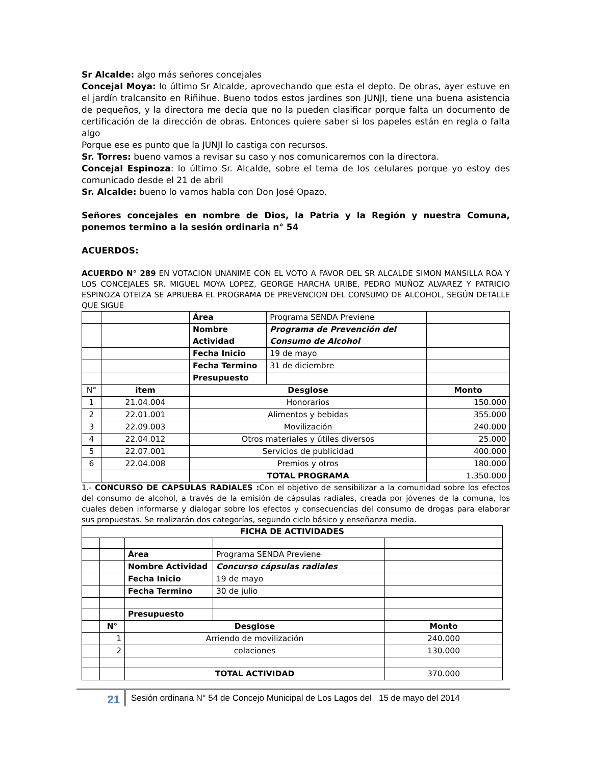Sr Alcalde: algo más señores concejales
Concejal Moya: lo último Sr Alcalde, aprovechando que esta el depto. De obras, ayer estuve en el jardín tralcansito en Riñihue. Bueno todos estos jardines son JUNJI, tiene una buena asistencia de pequeños, y la directora me decía que no la pueden clasificar porque falta un documento de certificación de la dirección de obras. Entonces quiere saber si los papeles están en regla o falta algo
Porque ese es punto que la JUNJI lo castiga con recursos.
Sr. Torres: bueno vamos a revisar su caso y nos comunicaremos con la directora.
Concejal Espinoza: lo último Sr. Alcalde, sobre el tema de los celulares porque yo estoy des comunicado desde el 21 de abril
Sr. Alcalde: bueno lo vamos habla con Don José Opazo.
Señores concejales en nombre de Dios, la Patria y la Región y nuestra Comuna, ponemos termino a la sesión ordinaria n° 54
ACUERDOS:
ACUERDO N° 289 EN VOTACION UNANIME CON EL VOTO A FAVOR DEL SR ALCALDE SIMON MANSILLA ROA Y LOS CONCEJALES SR. MIGUEL MOYA LOPEZ, GEORGE HARCHA URIBE, PEDRO MUÑOZ ALVAREZ Y PATRICIO ESPINOZA OTEIZA SE APRUEBA EL PROGRAMA DE PREVENCION DEL CONSUMO DE ALCOHOL, SEGÚN DETALLE QUE SIGUE
| | | Área | Programa SENDA Previene | |
| | | Nombre Actividad | Programa de Prevención del Consumo de Alcohol | |
| | | Fecha Inicio | 19 de mayo | |
| | | Fecha Termino | 31 de diciembre | |
| | | Presupuesto | | |
| N° | item | Desglose | | Monto |
| 1 | 21.04.004 | Honorarios | | 150.000 |
| 2 | 22.01.001 | Alimentos y bebidas | | 355.000 |
| 3 | 22.09.003 | Movilización | | 240.000 |
| 4 | 22.04.012 | Otros materiales y útiles diversos | | 25.000 |
| 5 | 22.07.001 | Servicios de publicidad | | 400.000 |
| 6 | 22.04.008 | Premios y otros | | 180.000 |
| | | TOTAL PROGRAMA | | 1.350.000 |
1.- CONCURSO DE CAPSULAS RADIALES : Con el objetivo de sensibilizar a la comunidad sobre los efectos del consumo de alcohol, a través de la emisión de cápsulas radiales, creada por jóvenes de la comuna, los cuales deben informarse y dialogar sobre los efectos y consecuencias del consumo de drogas para elaborar sus propuestas. Se realizarán dos categorías, segundo ciclo básico y enseñanza media.
| FICHA DE ACTIVIDADES | | | | |
| --- | --- | --- | --- | --- |
| | | Área | Programa SENDA Previene | |
| | | Nombre Actividad | Concurso cápsulas radiales | |
| | | Fecha Inicio | 19 de mayo | |
| | | Fecha Termino | 30 de julio | |
| | | Presupuesto | | |
| | N° | Desglose | | Monto |
| | 1 | Arriendo de movilización | | 240.000 |
| | 2 | colaciones | | 130.000 |
| | | TOTAL ACTIVIDAD | | 370.000 |
21
Sesión ordinaria N° 54 de Concejo Municipal de Los Lagos del 15 de mayo del 2014